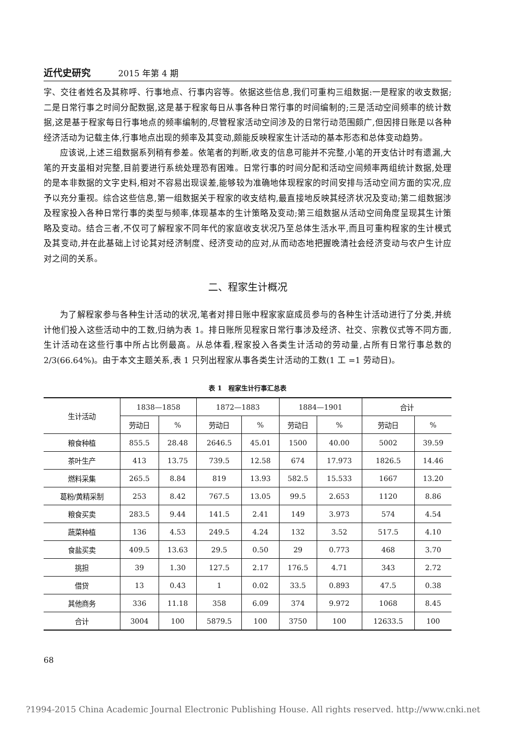近代史研究 2015 年第 4 期
字、交往者姓名及其称呼、行事地点、行事内容等。依据这些信息,我们可重构三组数据:一是程家的收支数据;二是日常行事之时间分配数据,这是基于程家每日从事各种日常行事的时间编制的;三是活动空间频率的统计数据,这是基于程家每日行事地点的频率编制的,尽管程家活动空间涉及的日常行动范围颇广,但因排日账是以各种经济活动为记载主体,行事地点出现的频率及其变动,颇能反映程家生计活动的基本形态和总体变动趋势。
应该说,上述三组数据系列稍有参差。依笔者的判断,收支的信息可能并不完整,小笔的开支估计时有遗漏,大笔的开支虽相对完整,目前要进行系统处理恐有困难。日常行事的时间分配和活动空间频率两组统计数据,处理的是本非数据的文字史料,相对不容易出现误差,能够较为准确地体现程家的时间安排与活动空间方面的实况,应予以充分重视。综合这些信息,第一组数据关于程家的收支结构,最直接地反映其经济状况及变动;第二组数据涉及程家投入各种日常行事的类型与频率,体现基本的生计策略及变动;第三组数据从活动空间角度呈现其生计策略及变动。结合三者,不仅可了解程家不同年代的家庭收支状况乃至总体生活水平,而且可重构程家的生计模式及其变动,并在此基础上讨论其对经济制度、经济变动的应对,从而动态地把握晚清社会经济变动与农户生计应对之间的关系。
二、程家生计概况
为了解程家参与各种生计活动的状况,笔者对排日账中程家家庭成员参与的各种生计活动进行了分类,并统计他们投入这些活动中的工数,归纳为表 1。排日账所见程家日常行事涉及经济、社交、宗教仪式等不同方面,生计活动在这些行事中所占比例最高。从总体看,程家投入各类生计活动的劳动量,占所有日常行事总数的 2/3(66.64%)。由于本文主题关系,表 1 只列出程家从事各类生计活动的工数(1 工 =1 劳动日)。
表 1　程家生计行事汇总表
| 生计活动 | 1838—1858 | | 1872—1883 | | 1884—1901 | | 合计 | |
| --- | --- | --- | --- | --- | --- | --- | --- | --- |
| | 劳动日 | % | 劳动日 | % | 劳动日 | % | 劳动日 | % |
| 粮食种植 | 855.5 | 28.48 | 2646.5 | 45.01 | 1500 | 40.00 | 5002 | 39.59 |
| 茶叶生产 | 413 | 13.75 | 739.5 | 12.58 | 674 | 17.973 | 1826.5 | 14.46 |
| 燃料采集 | 265.5 | 8.84 | 819 | 13.93 | 582.5 | 15.533 | 1667 | 13.20 |
| 葛粉/黄精采制 | 253 | 8.42 | 767.5 | 13.05 | 99.5 | 2.653 | 1120 | 8.86 |
| 粮食买卖 | 283.5 | 9.44 | 141.5 | 2.41 | 149 | 3.973 | 574 | 4.54 |
| 蔬菜种植 | 136 | 4.53 | 249.5 | 4.24 | 132 | 3.52 | 517.5 | 4.10 |
| 食盐买卖 | 409.5 | 13.63 | 29.5 | 0.50 | 29 | 0.773 | 468 | 3.70 |
| 挑担 | 39 | 1.30 | 127.5 | 2.17 | 176.5 | 4.71 | 343 | 2.72 |
| 借贷 | 13 | 0.43 | 1 | 0.02 | 33.5 | 0.893 | 47.5 | 0.38 |
| 其他商务 | 336 | 11.18 | 358 | 6.09 | 374 | 9.972 | 1068 | 8.45 |
| 合计 | 3004 | 100 | 5879.5 | 100 | 3750 | 100 | 12633.5 | 100 |
68
?1994-2015 China Academic Journal Electronic Publishing House. All rights reserved. http://www.cnki.net